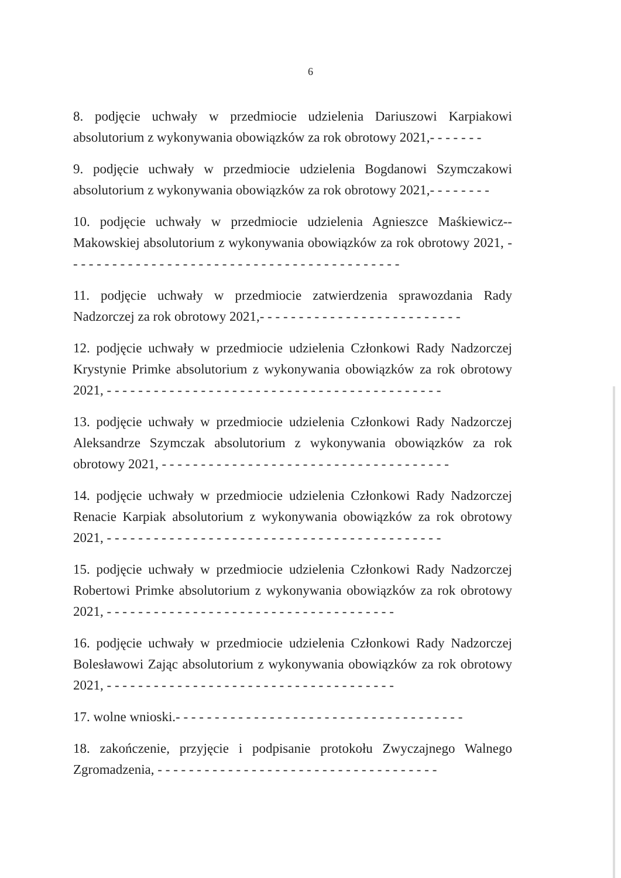6
8. podjęcie uchwały w przedmiocie udzielenia Dariuszowi Karpiakowi absolutorium z wykonywania obowiązków za rok obrotowy 2021,- - - - - - -
9. podjęcie uchwały w przedmiocie udzielenia Bogdanowi Szymczakowi absolutorium z wykonywania obowiązków za rok obrotowy 2021,- - - - - - - -
10. podjęcie uchwały w przedmiocie udzielenia Agnieszce Maśkiewicz--Makowskiej absolutorium z wykonywania obowiązków za rok obrotowy 2021, - - - - - - - - - - - - - - - - - - - - - - - - - - - - - - - - - - - - - - - - - - -
11. podjęcie uchwały w przedmiocie zatwierdzenia sprawozdania Rady Nadzorczej za rok obrotowy 2021,- - - - - - - - - - - - - - - - - - - - - - - - - -
12. podjęcie uchwały w przedmiocie udzielenia Członkowi Rady Nadzorczej Krystynie Primke absolutorium z wykonywania obowiązków za rok obrotowy 2021, - - - - - - - - - - - - - - - - - - - - - - - - - - - - - - - - - - - - - - - - - - -
13. podjęcie uchwały w przedmiocie udzielenia Członkowi Rady Nadzorczej Aleksandrze Szymczak absolutorium z wykonywania obowiązków za rok obrotowy 2021, - - - - - - - - - - - - - - - - - - - - - - - - - - - - - - - - - - - - -
14. podjęcie uchwały w przedmiocie udzielenia Członkowi Rady Nadzorczej Renacie Karpiak absolutorium z wykonywania obowiązków za rok obrotowy 2021, - - - - - - - - - - - - - - - - - - - - - - - - - - - - - - - - - - - - - - - - - - -
15. podjęcie uchwały w przedmiocie udzielenia Członkowi Rady Nadzorczej Robertowi Primke absolutorium z wykonywania obowiązków za rok obrotowy 2021, - - - - - - - - - - - - - - - - - - - - - - - - - - - - - - - - - - - - -
16. podjęcie uchwały w przedmiocie udzielenia Członkowi Rady Nadzorczej Bolesławowi Zając absolutorium z wykonywania obowiązków za rok obrotowy 2021, - - - - - - - - - - - - - - - - - - - - - - - - - - - - - - - - - - - - -
17. wolne wnioski.- - - - - - - - - - - - - - - - - - - - - - - - - - - - - - - - - - - - -
18. zakończenie, przyjęcie i podpisanie protokołu Zwyczajnego Walnego Zgromadzenia, - - - - - - - - - - - - - - - - - - - - - - - - - - - - - - - - - - - -